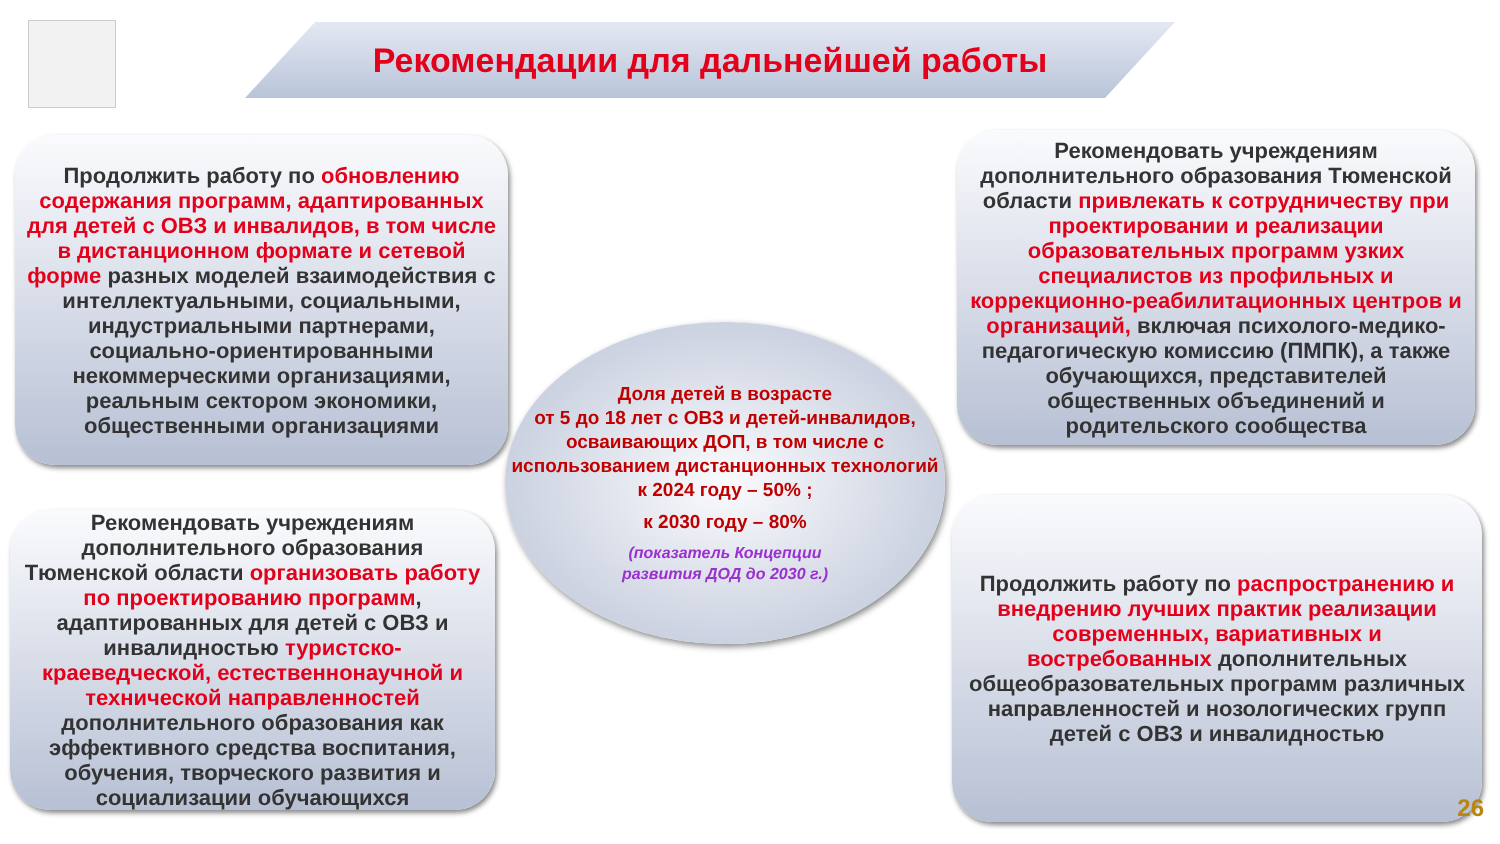Рекомендации для дальнейшей работы
Продолжить работу по обновлению содержания программ, адаптированных для детей с ОВЗ и инвалидов, в том числе в дистанционном формате и сетевой форме разных моделей взаимодействия с интеллектуальными, социальными, индустриальными партнерами, социально-ориентированными некоммерческими организациями, реальным сектором экономики, общественными организациями
Рекомендовать учреждениям дополнительного образования Тюменской области привлекать к сотрудничеству при проектировании и реализации образовательных программ узких специалистов из профильных и коррекционно-реабилитационных центров и организаций, включая психолого-медико-педагогическую комиссию (ПМПК), а также обучающихся, представителей общественных объединений и родительского сообщества
Доля детей в возрасте
от 5 до 18 лет с ОВЗ и детей-инвалидов, осваивающих ДОП, в том числе с использованием дистанционных технологий
к 2024 году – 50% ;
к 2030 году – 80%
(показатель Концепции
развития ДОД до 2030 г.)
Рекомендовать учреждениям дополнительного образования Тюменской области организовать работу по проектированию программ, адаптированных для детей с ОВЗ и инвалидностью туристско-краеведческой, естественнонаучной и технической направленностей дополнительного образования как эффективного средства воспитания, обучения, творческого развития и социализации обучающихся
Продолжить работу по распространению и внедрению лучших практик реализации современных, вариативных и востребованных дополнительных общеобразовательных программ различных направленностей и нозологических групп детей с ОВЗ и инвалидностью
26